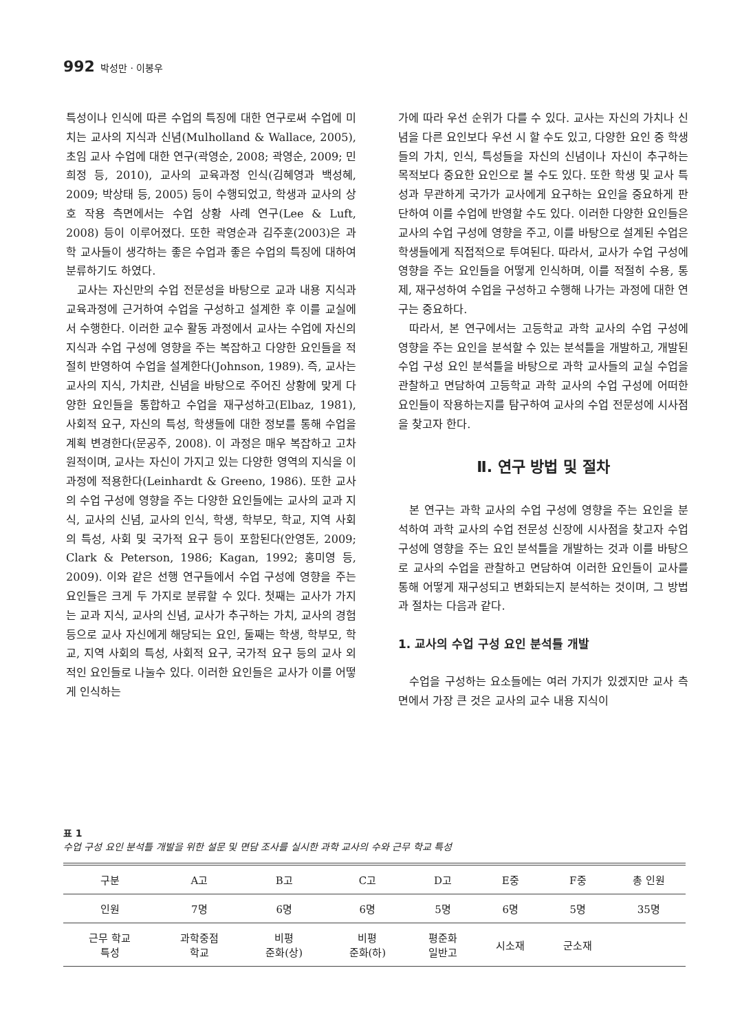992 박성만 · 이봉우
특성이나 인식에 따른 수업의 특징에 대한 연구로써 수업에 미치는 교사의 지식과 신념(Mulholland & Wallace, 2005), 초임 교사 수업에 대한 연구(곽영순, 2008; 곽영순, 2009; 민희정 등, 2010), 교사의 교육과정 인식(김혜영과 백성혜, 2009; 박상태 등, 2005) 등이 수행되었고, 학생과 교사의 상호 작용 측면에서는 수업 상황 사례 연구(Lee & Luft, 2008) 등이 이루어졌다. 또한 곽영순과 김주훈(2003)은 과학 교사들이 생각하는 좋은 수업과 좋은 수업의 특징에 대하여 분류하기도 하였다.
교사는 자신만의 수업 전문성을 바탕으로 교과 내용 지식과 교육과정에 근거하여 수업을 구성하고 설계한 후 이를 교실에서 수행한다. 이러한 교수 활동 과정에서 교사는 수업에 자신의 지식과 수업 구성에 영향을 주는 복잡하고 다양한 요인들을 적절히 반영하여 수업을 설계한다(Johnson, 1989). 즉, 교사는 교사의 지식, 가치관, 신념을 바탕으로 주어진 상황에 맞게 다양한 요인들을 통합하고 수업을 재구성하고(Elbaz, 1981), 사회적 요구, 자신의 특성, 학생들에 대한 정보를 통해 수업을 계획 변경한다(문공주, 2008). 이 과정은 매우 복잡하고 고차원적이며, 교사는 자신이 가지고 있는 다양한 영역의 지식을 이 과정에 적용한다(Leinhardt & Greeno, 1986). 또한 교사의 수업 구성에 영향을 주는 다양한 요인들에는 교사의 교과 지식, 교사의 신념, 교사의 인식, 학생, 학부모, 학교, 지역 사회의 특성, 사회 및 국가적 요구 등이 포함된다(안영돈, 2009; Clark & Peterson, 1986; Kagan, 1992; 홍미영 등, 2009). 이와 같은 선행 연구들에서 수업 구성에 영향을 주는 요인들은 크게 두 가지로 분류할 수 있다. 첫째는 교사가 가지는 교과 지식, 교사의 신념, 교사가 추구하는 가치, 교사의 경험 등으로 교사 자신에게 해당되는 요인, 둘째는 학생, 학부모, 학교, 지역 사회의 특성, 사회적 요구, 국가적 요구 등의 교사 외적인 요인들로 나눌수 있다. 이러한 요인들은 교사가 이를 어떻게 인식하는
가에 따라 우선 순위가 다를 수 있다. 교사는 자신의 가치나 신념을 다른 요인보다 우선 시 할 수도 있고, 다양한 요인 중 학생들의 가치, 인식, 특성들을 자신의 신념이나 자신이 추구하는 목적보다 중요한 요인으로 볼 수도 있다. 또한 학생 및 교사 특성과 무관하게 국가가 교사에게 요구하는 요인을 중요하게 판단하여 이를 수업에 반영할 수도 있다. 이러한 다양한 요인들은 교사의 수업 구성에 영향을 주고, 이를 바탕으로 설계된 수업은 학생들에게 직접적으로 투여된다. 따라서, 교사가 수업 구성에 영향을 주는 요인들을 어떻게 인식하며, 이를 적절히 수용, 통제, 재구성하여 수업을 구성하고 수행해 나가는 과정에 대한 연구는 중요하다.
따라서, 본 연구에서는 고등학교 과학 교사의 수업 구성에 영향을 주는 요인을 분석할 수 있는 분석틀을 개발하고, 개발된 수업 구성 요인 분석틀을 바탕으로 과학 교사들의 교실 수업을 관찰하고 면담하여 고등학교 과학 교사의 수업 구성에 어떠한 요인들이 작용하는지를 탐구하여 교사의 수업 전문성에 시사점을 찾고자 한다.
Ⅱ. 연구 방법 및 절차
본 연구는 과학 교사의 수업 구성에 영향을 주는 요인을 분석하여 과학 교사의 수업 전문성 신장에 시사점을 찾고자 수업 구성에 영향을 주는 요인 분석틀을 개발하는 것과 이를 바탕으로 교사의 수업을 관찰하고 면담하여 이러한 요인들이 교사를 통해 어떻게 재구성되고 변화되는지 분석하는 것이며, 그 방법과 절차는 다음과 같다.
1. 교사의 수업 구성 요인 분석틀 개발
수업을 구성하는 요소들에는 여러 가지가 있겠지만 교사 측면에서 가장 큰 것은 교사의 교수 내용 지식이
표 1
수업 구성 요인 분석틀 개발을 위한 설문 및 면담 조사를 실시한 과학 교사의 수와 근무 학교 특성
| 구분 | A고 | B고 | C고 | D고 | E중 | F중 | 총 인원 |
| --- | --- | --- | --- | --- | --- | --- | --- |
| 인원 | 7명 | 6명 | 6명 | 5명 | 6명 | 5명 | 35명 |
| 근무 학교 특성 | 과학중점 학교 | 비평 준화(상) | 비평 준화(하) | 평준화 일반고 | 시소재 | 군소재 | |